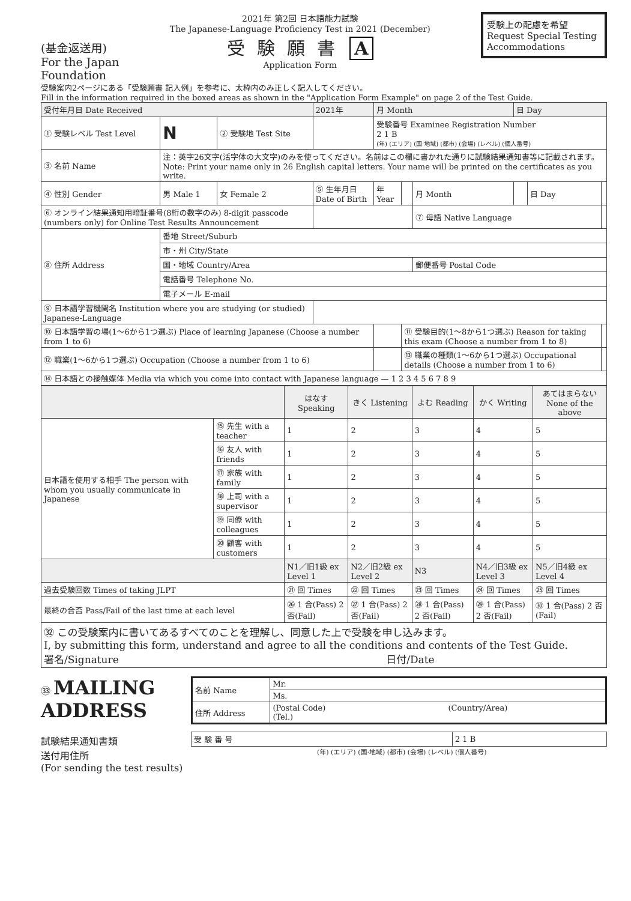(基金返送用)
For the Japan
Foundation
2021年 第2回 日本語能力試験
The Japanese-Language Proficiency Test in 2021 (December)
受験願書 A
Application Form
受験上の配慮を希望
Request Special Testing Accommodations
受験案内2ページにある「受験願書 記入例」を参考に、太枠内のみ正しく記入してください。
Fill in the information required in the boxed areas as shown in the "Application Form Example" on page 2 of the Test Guide.
| 受付年月日 Date Received | | | 2021年 | 月 Month | | | 日 Day | | |
| ① 受験レベル Test Level | N | ② 受験地 Test Site | | 受験番号 Examinee Registration Number 2 1 B (年) (エリア) (国·地域) (都市) (会場) (レベル) (個人番号) | | | | | |
| ③ 名前 Name | 注：英字26文字(活字体の大文字)のみを使ってください。名前はこの欄に書かれた通りに試験結果通知書等に記載されます。 Note: Print your name only in 26 English capital letters. Your name will be printed on the certificates as you write. | | | | | | | | |
| ④ 性別 Gender | 男 Male 1 | 女 Female 2 | ⑤ 生年月日 Date of Birth | 年 Year | | 月 Month | | 日 Day | |
| ⑥ オンライン結果通知用暗証番号(8桁の数字のみ) 8-digit passcode (numbers only) for Online Test Results Announcement | | | | | | ⑦ 母語 Native Language | | | |
| ⑧ 住所 Address | 番地 Street/Suburb | | | | | | | | |
| | 市・州 City/State | | | | | | | | |
| | 国・地域 Country/Area | | | | | 郵便番号 Postal Code | | | |
| | 電話番号 Telephone No. | | | | | | | | |
| | 電子メール E-mail | | | | | | | | |
| ⑨ 日本語学習機関名 Institution where you are studying (or studied) Japanese-Language | | | | | | | | | |
| ⑩ 日本語学習の場(1～6から1つ選ぶ) Place of learning Japanese (Choose a number from 1 to 6) | | | | | ⑪ 受験目的(1～8から1つ選ぶ) Reason for taking this exam (Choose a number from 1 to 8) | | | | |
| ⑫ 職業(1～6から1つ選ぶ) Occupation (Choose a number from 1 to 6) | | | | | ⑬ 職業の種類(1～6から1つ選ぶ) Occupational details (Choose a number from 1 to 6) | | | | |
| ⑭ 日本語との接触媒体 Media via which you come into contact with Japanese language — 1 2 3 4 5 6 7 8 9 | | | | | | | | | |
| | | はなす Speaking | きく Listening | よむ Reading | かく Writing | あてはまらない None of the above |
| --- | --- | --- | --- | --- | --- | --- |
| 日本語を使用する相手 The person with whom you usually communicate in Japanese | ⑮ 先生 with a teacher | 1 | 2 | 3 | 4 | 5 |
| | ⑯ 友人 with friends | 1 | 2 | 3 | 4 | 5 |
| | ⑰ 家族 with family | 1 | 2 | 3 | 4 | 5 |
| | ⑱ 上司 with a supervisor | 1 | 2 | 3 | 4 | 5 |
| | ⑲ 同僚 with colleagues | 1 | 2 | 3 | 4 | 5 |
| | ⑳ 顧客 with customers | 1 | 2 | 3 | 4 | 5 |
| | | N1／旧1級 ex Level 1 | N2／旧2級 ex Level 2 | N3 | N4／旧3級 ex Level 3 | N5／旧4級 ex Level 4 |
| 過去受験回数 Times of taking JLPT | | ㉑ 回 Times | ㉒ 回 Times | ㉓ 回 Times | ㉔ 回 Times | ㉕ 回 Times |
| 最終の合否 Pass/Fail of the last time at each level | | ㉖ 1 合(Pass) 2 否(Fail) | ㉗ 1 合(Pass) 2 否(Fail) | ㉘ 1 合(Pass) 2 否(Fail) | ㉙ 1 合(Pass) 2 否(Fail) | ㉚ 1 合(Pass) 2 否(Fail) |
| ㉜ この受験案内に書いてあるすべてのことを理解し、同意した上で受験を申し込みます。 I, by submitting this form, understand and agree to all the conditions and contents of the Test Guide. 署名/Signature 日付/Date | | | | | | |
㉝ MAILING ADDRESS
試験結果通知書類
送付用住所
(For sending the test results)
| 名前 Name | Mr. |
| | Ms. |
| 住所 Address | (Postal Code) (Country/Area) (Tel.) |
| 受 験 番 号 | 2 1 B |
(年) (エリア) (国·地域) (都市) (会場) (レベル) (個人番号)